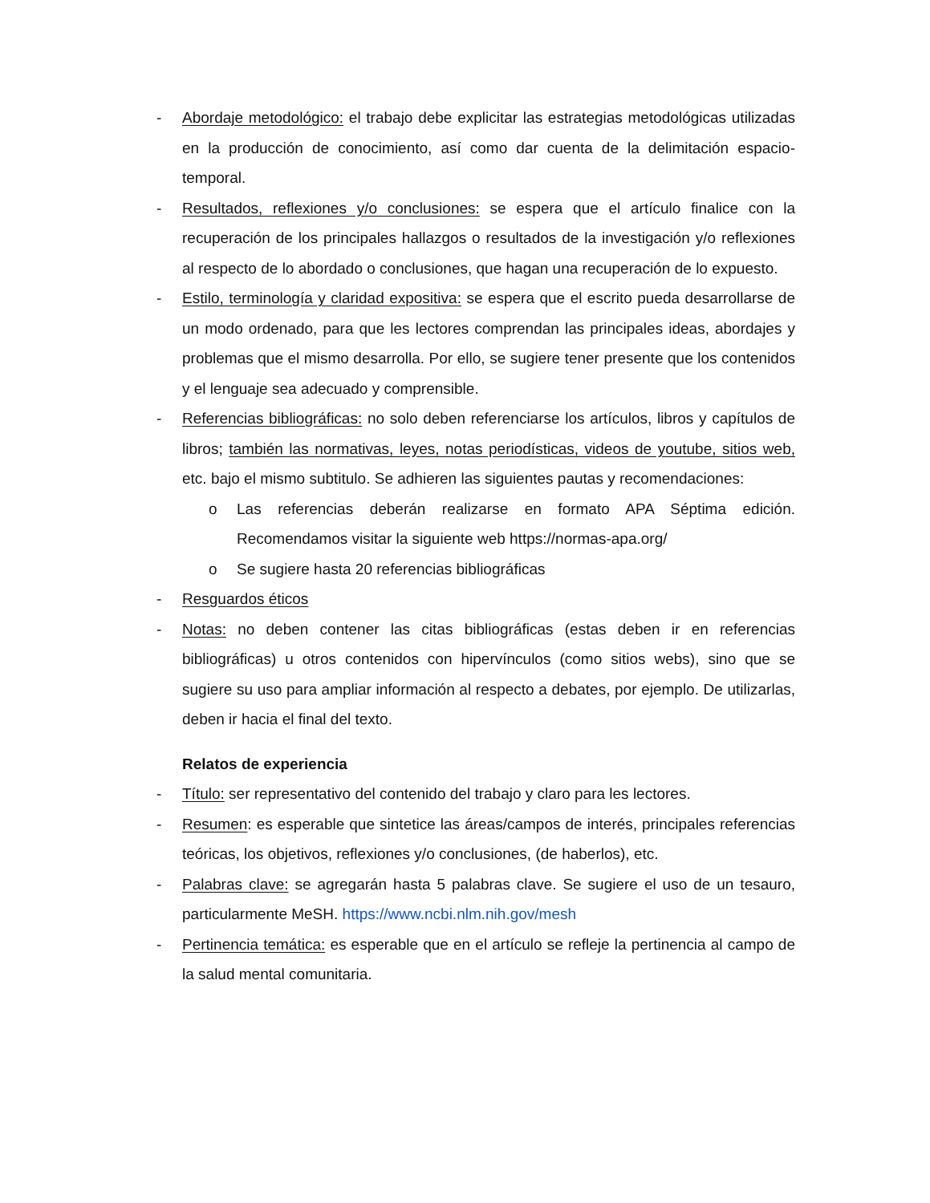- Abordaje metodológico: el trabajo debe explicitar las estrategias metodológicas utilizadas en la producción de conocimiento, así como dar cuenta de la delimitación espacio-temporal.
- Resultados, reflexiones y/o conclusiones: se espera que el artículo finalice con la recuperación de los principales hallazgos o resultados de la investigación y/o reflexiones al respecto de lo abordado o conclusiones, que hagan una recuperación de lo expuesto.
- Estilo, terminología y claridad expositiva: se espera que el escrito pueda desarrollarse de un modo ordenado, para que les lectores comprendan las principales ideas, abordajes y problemas que el mismo desarrolla. Por ello, se sugiere tener presente que los contenidos y el lenguaje sea adecuado y comprensible.
- Referencias bibliográficas: no solo deben referenciarse los artículos, libros y capítulos de libros; también las normativas, leyes, notas periodísticas, videos de youtube, sitios web, etc. bajo el mismo subtitulo. Se adhieren las siguientes pautas y recomendaciones:
o Las referencias deberán realizarse en formato APA Séptima edición. Recomendamos visitar la siguiente web https://normas-apa.org/
o Se sugiere hasta 20 referencias bibliográficas
- Resguardos éticos
- Notas: no deben contener las citas bibliográficas (estas deben ir en referencias bibliográficas) u otros contenidos con hipervínculos (como sitios webs), sino que se sugiere su uso para ampliar información al respecto a debates, por ejemplo. De utilizarlas, deben ir hacia el final del texto.
Relatos de experiencia
- Título: ser representativo del contenido del trabajo y claro para les lectores.
- Resumen: es esperable que sintetice las áreas/campos de interés, principales referencias teóricas, los objetivos, reflexiones y/o conclusiones, (de haberlos), etc.
- Palabras clave: se agregarán hasta 5 palabras clave. Se sugiere el uso de un tesauro, particularmente MeSH. https://www.ncbi.nlm.nih.gov/mesh
- Pertinencia temática: es esperable que en el artículo se refleje la pertinencia al campo de la salud mental comunitaria.